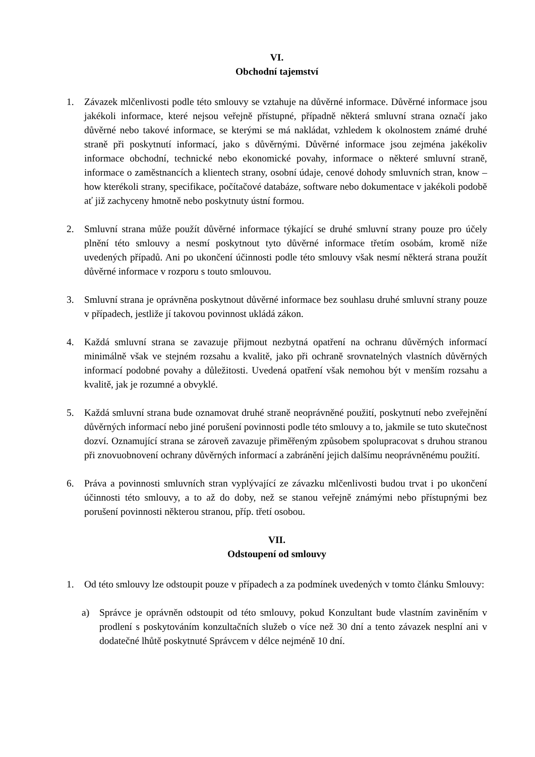VI.
Obchodní tajemství
1. Závazek mlčenlivosti podle této smlouvy se vztahuje na důvěrné informace. Důvěrné informace jsou jakékoli informace, které nejsou veřejně přístupné, případně některá smluvní strana označí jako důvěrné nebo takové informace, se kterými se má nakládat, vzhledem k okolnostem známé druhé straně při poskytnutí informací, jako s důvěrnými. Důvěrné informace jsou zejména jakékoliv informace obchodní, technické nebo ekonomické povahy, informace o některé smluvní straně, informace o zaměstnancích a klientech strany, osobní údaje, cenové dohody smluvních stran, know – how kterékoli strany, specifikace, počítačové databáze, software nebo dokumentace v jakékoli podobě ať již zachyceny hmotně nebo poskytnuty ústní formou.
2. Smluvní strana může použít důvěrné informace týkající se druhé smluvní strany pouze pro účely plnění této smlouvy a nesmí poskytnout tyto důvěrné informace třetím osobám, kromě níže uvedených případů. Ani po ukončení účinnosti podle této smlouvy však nesmí některá strana použít důvěrné informace v rozporu s touto smlouvou.
3. Smluvní strana je oprávněna poskytnout důvěrné informace bez souhlasu druhé smluvní strany pouze v případech, jestliže jí takovou povinnost ukládá zákon.
4. Každá smluvní strana se zavazuje přijmout nezbytná opatření na ochranu důvěrných informací minimálně však ve stejném rozsahu a kvalitě, jako při ochraně srovnatelných vlastních důvěrných informací podobné povahy a důležitosti. Uvedená opatření však nemohou být v menším rozsahu a kvalitě, jak je rozumné a obvyklé.
5. Každá smluvní strana bude oznamovat druhé straně neoprávněné použití, poskytnutí nebo zveřejnění důvěrných informací nebo jiné porušení povinnosti podle této smlouvy a to, jakmile se tuto skutečnost dozví. Oznamující strana se zároveň zavazuje přiměřeným způsobem spolupracovat s druhou stranou při znovuobnovení ochrany důvěrných informací a zabránění jejich dalšímu neoprávněnému použití.
6. Práva a povinnosti smluvních stran vyplývající ze závazku mlčenlivosti budou trvat i po ukončení účinnosti této smlouvy, a to až do doby, než se stanou veřejně známými nebo přístupnými bez porušení povinnosti některou stranou, příp. třetí osobou.
VII.
Odstoupení od smlouvy
1. Od této smlouvy lze odstoupit pouze v případech a za podmínek uvedených v tomto článku Smlouvy:
a) Správce je oprávněn odstoupit od této smlouvy, pokud Konzultant bude vlastním zaviněním v prodlení s poskytováním konzultačních služeb o více než 30 dní a tento závazek nesplní ani v dodatečné lhůtě poskytnuté Správcem v délce nejméně 10 dní.